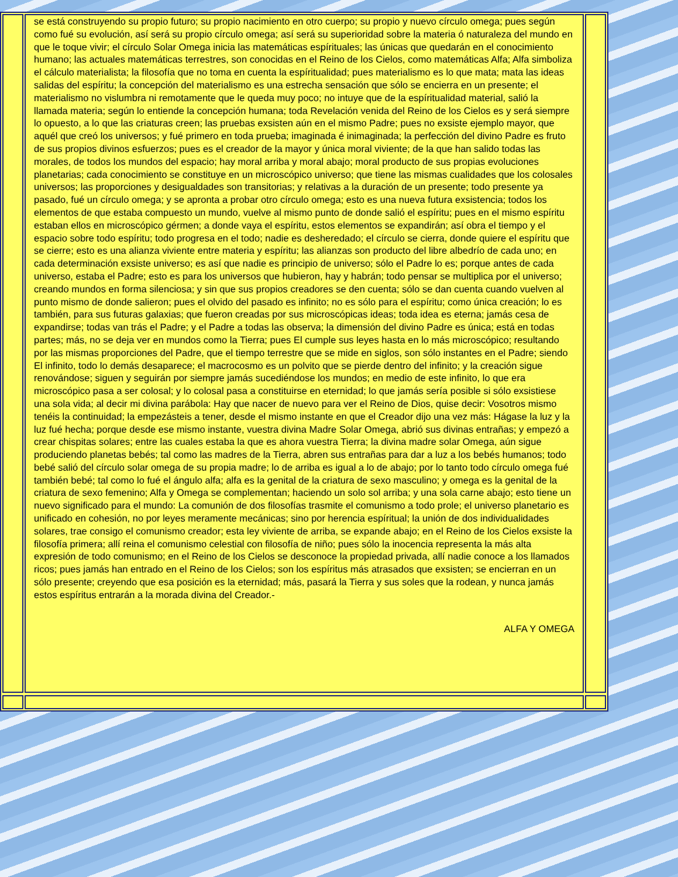se está construyendo su propio futuro; su propio nacimiento en otro cuerpo; su propio y nuevo círculo omega; pues según como fué su evolución, así será su propio círculo omega; así será su superioridad sobre la materia ó naturaleza del mundo en que le toque vivir; el círculo Solar Omega inicia las matemáticas espírituales; las únicas que quedarán en el conocimiento humano; las actuales matemáticas terrestres, son conocidas en el Reino de los Cielos, como matemáticas Alfa; Alfa simboliza el cálculo materialista; la filosofía que no toma en cuenta la espíritualidad; pues materialismo es lo que mata; mata las ideas salidas del espíritu; la concepción del materialismo es una estrecha sensación que sólo se encierra en un presente; el materialismo no vislumbra ni remotamente que le queda muy poco; no intuye que de la espíritualidad material, salió la llamada materia; según lo entiende la concepción humana; toda Revelación venida del Reino de los Cielos es y será siempre lo opuesto, a lo que las criaturas creen; las pruebas exsisten aún en el mismo Padre; pues no exsiste ejemplo mayor, que aquél que creó los universos; y fué primero en toda prueba; imaginada é inimaginada; la perfección del divino Padre es fruto de sus propios divinos esfuerzos; pues es el creador de la mayor y única moral viviente; de la que han salido todas las morales, de todos los mundos del espacio; hay moral arriba y moral abajo; moral producto de sus propias evoluciones planetarias; cada conocimiento se constituye en un microscópico universo; que tiene las mismas cualidades que los colosales universos; las proporciones y desigualdades son transitorias; y relativas a la duración de un presente; todo presente ya pasado, fué un círculo omega; y se apronta a probar otro círculo omega; esto es una nueva futura exsistencia; todos los elementos de que estaba compuesto un mundo, vuelve al mismo punto de donde salió el espíritu; pues en el mismo espíritu estaban ellos en microscópico gérmen; a donde vaya el espíritu, estos elementos se expandirán; así obra el tiempo y el espacio sobre todo espíritu; todo progresa en el todo; nadie es desheredado; el círculo se cierra, donde quiere el espíritu que se cierre; esto es una alianza viviente entre materia y espíritu; las alianzas son producto del libre albedrío de cada uno; en cada determinación exsiste universo; es así que nadie es principio de universo; sólo el Padre lo es; porque antes de cada universo, estaba el Padre; esto es para los universos que hubieron, hay y habrán; todo pensar se multiplica por el universo; creando mundos en forma silenciosa; y sin que sus propios creadores se den cuenta; sólo se dan cuenta cuando vuelven al punto mismo de donde salieron; pues el olvido del pasado es infinito; no es sólo para el espíritu; como única creación; lo es también, para sus futuras galaxias; que fueron creadas por sus microscópicas ideas; toda idea es eterna; jamás cesa de expandirse; todas van trás el Padre; y el Padre a todas las observa; la dimensión del divino Padre es única; está en todas partes; más, no se deja ver en mundos como la Tierra; pues El cumple sus leyes hasta en lo más microscópico; resultando por las mismas proporciones del Padre, que el tiempo terrestre que se mide en siglos, son sólo instantes en el Padre; siendo El infinito, todo lo demás desaparece; el macrocosmo es un polvito que se pierde dentro del infinito; y la creación sigue renovándose; siguen y seguirán por siempre jamás sucediéndose los mundos; en medio de este infinito, lo que era microscópico pasa a ser colosal; y lo colosal pasa a constituirse en eternidad; lo que jamás sería posible si sólo exsistiese una sola vida; al decir mi divina parábola: Hay que nacer de nuevo para ver el Reino de Dios, quise decir: Vosotros mismo tenéis la continuidad; la empezásteis a tener, desde el mismo instante en que el Creador dijo una vez más: Hágase la luz y la luz fué hecha; porque desde ese mismo instante, vuestra divina Madre Solar Omega, abrió sus divinas entrañas; y empezó a crear chispitas solares; entre las cuales estaba la que es ahora vuestra Tierra; la divina madre solar Omega, aún sigue produciendo planetas bebés; tal como las madres de la Tierra, abren sus entrañas para dar a luz a los bebés humanos; todo bebé salió del círculo solar omega de su propia madre; lo de arriba es igual a lo de abajo; por lo tanto todo círculo omega fué también bebé; tal como lo fué el ángulo alfa; alfa es la genital de la criatura de sexo masculino; y omega es la genital de la criatura de sexo femenino; Alfa y Omega se complementan; haciendo un solo sol arriba; y una sola carne abajo; esto tiene un nuevo significado para el mundo: La comunión de dos filosofías trasmite el comunismo a todo prole; el universo planetario es unificado en cohesión, no por leyes meramente mecánicas; sino por herencia espíritual; la unión de dos individualidades solares, trae consigo el comunismo creador; esta ley viviente de arriba, se expande abajo; en el Reino de los Cielos exsiste la filosofía primera; allí reina el comunismo celestial con filosofía de niño; pues sólo la inocencia representa la más alta expresión de todo comunismo; en el Reino de los Cielos se desconoce la propiedad privada, allí nadie conoce a los llamados ricos; pues jamás han entrado en el Reino de los Cielos; son los espíritus más atrasados que exsisten; se encierran en un sólo presente; creyendo que esa posición es la eternidad; más, pasará la Tierra y sus soles que la rodean, y nunca jamás estos espíritus entrarán a la morada divina del Creador.-
ALFA Y OMEGA